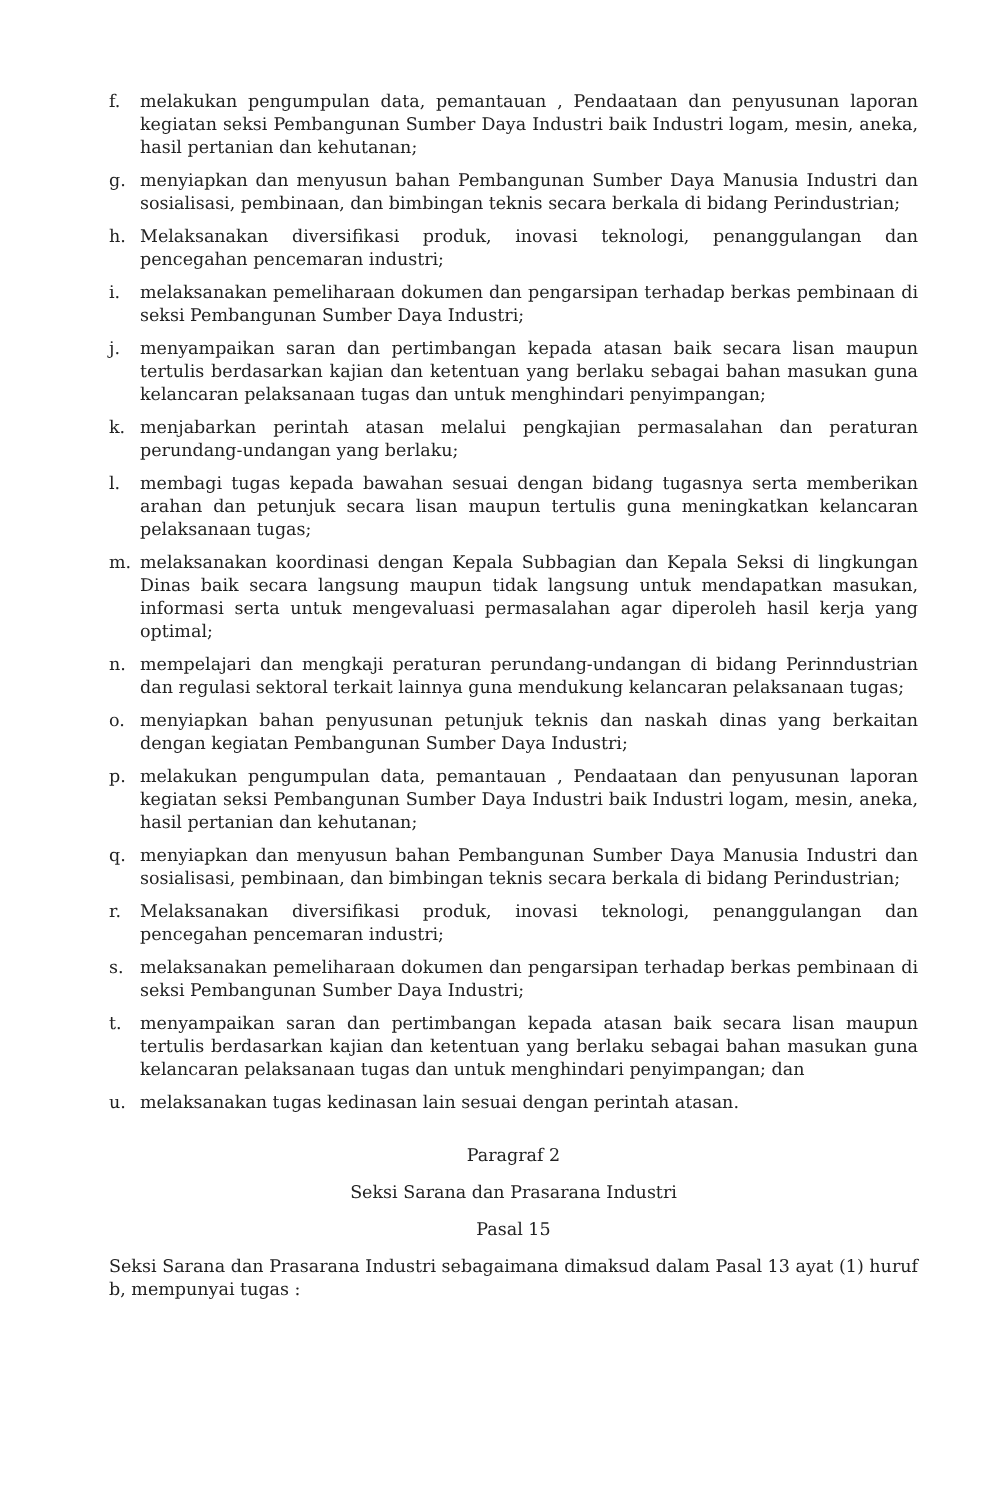f. melakukan pengumpulan data, pemantauan , Pendaataan dan penyusunan laporan kegiatan seksi Pembangunan Sumber Daya Industri baik Industri logam, mesin, aneka, hasil pertanian dan kehutanan;
g. menyiapkan dan menyusun bahan Pembangunan Sumber Daya Manusia Industri dan sosialisasi, pembinaan, dan bimbingan teknis secara berkala di bidang Perindustrian;
h. Melaksanakan diversifikasi produk, inovasi teknologi, penanggulangan dan pencegahan pencemaran industri;
i. melaksanakan pemeliharaan dokumen dan pengarsipan terhadap berkas pembinaan di seksi Pembangunan Sumber Daya Industri;
j. menyampaikan saran dan pertimbangan kepada atasan baik secara lisan maupun tertulis berdasarkan kajian dan ketentuan yang berlaku sebagai bahan masukan guna kelancaran pelaksanaan tugas dan untuk menghindari penyimpangan;
k. menjabarkan perintah atasan melalui pengkajian permasalahan dan peraturan perundang-undangan yang berlaku;
l. membagi tugas kepada bawahan sesuai dengan bidang tugasnya serta memberikan arahan dan petunjuk secara lisan maupun tertulis guna meningkatkan kelancaran pelaksanaan tugas;
m. melaksanakan koordinasi dengan Kepala Subbagian dan Kepala Seksi di lingkungan Dinas baik secara langsung maupun tidak langsung untuk mendapatkan masukan, informasi serta untuk mengevaluasi permasalahan agar diperoleh hasil kerja yang optimal;
n. mempelajari dan mengkaji peraturan perundang-undangan di bidang Perinndustrian dan regulasi sektoral terkait lainnya guna mendukung kelancaran pelaksanaan tugas;
o. menyiapkan bahan penyusunan petunjuk teknis dan naskah dinas yang berkaitan dengan kegiatan Pembangunan Sumber Daya Industri;
p. melakukan pengumpulan data, pemantauan , Pendaataan dan penyusunan laporan kegiatan seksi Pembangunan Sumber Daya Industri baik Industri logam, mesin, aneka, hasil pertanian dan kehutanan;
q. menyiapkan dan menyusun bahan Pembangunan Sumber Daya Manusia Industri dan sosialisasi, pembinaan, dan bimbingan teknis secara berkala di bidang Perindustrian;
r. Melaksanakan diversifikasi produk, inovasi teknologi, penanggulangan dan pencegahan pencemaran industri;
s. melaksanakan pemeliharaan dokumen dan pengarsipan terhadap berkas pembinaan di seksi Pembangunan Sumber Daya Industri;
t. menyampaikan saran dan pertimbangan kepada atasan baik secara lisan maupun tertulis berdasarkan kajian dan ketentuan yang berlaku sebagai bahan masukan guna kelancaran pelaksanaan tugas dan untuk menghindari penyimpangan; dan
u. melaksanakan tugas kedinasan lain sesuai dengan perintah atasan.
Paragraf 2
Seksi Sarana dan Prasarana Industri
Pasal 15
Seksi Sarana dan Prasarana Industri sebagaimana dimaksud dalam Pasal 13 ayat (1) huruf b, mempunyai tugas :